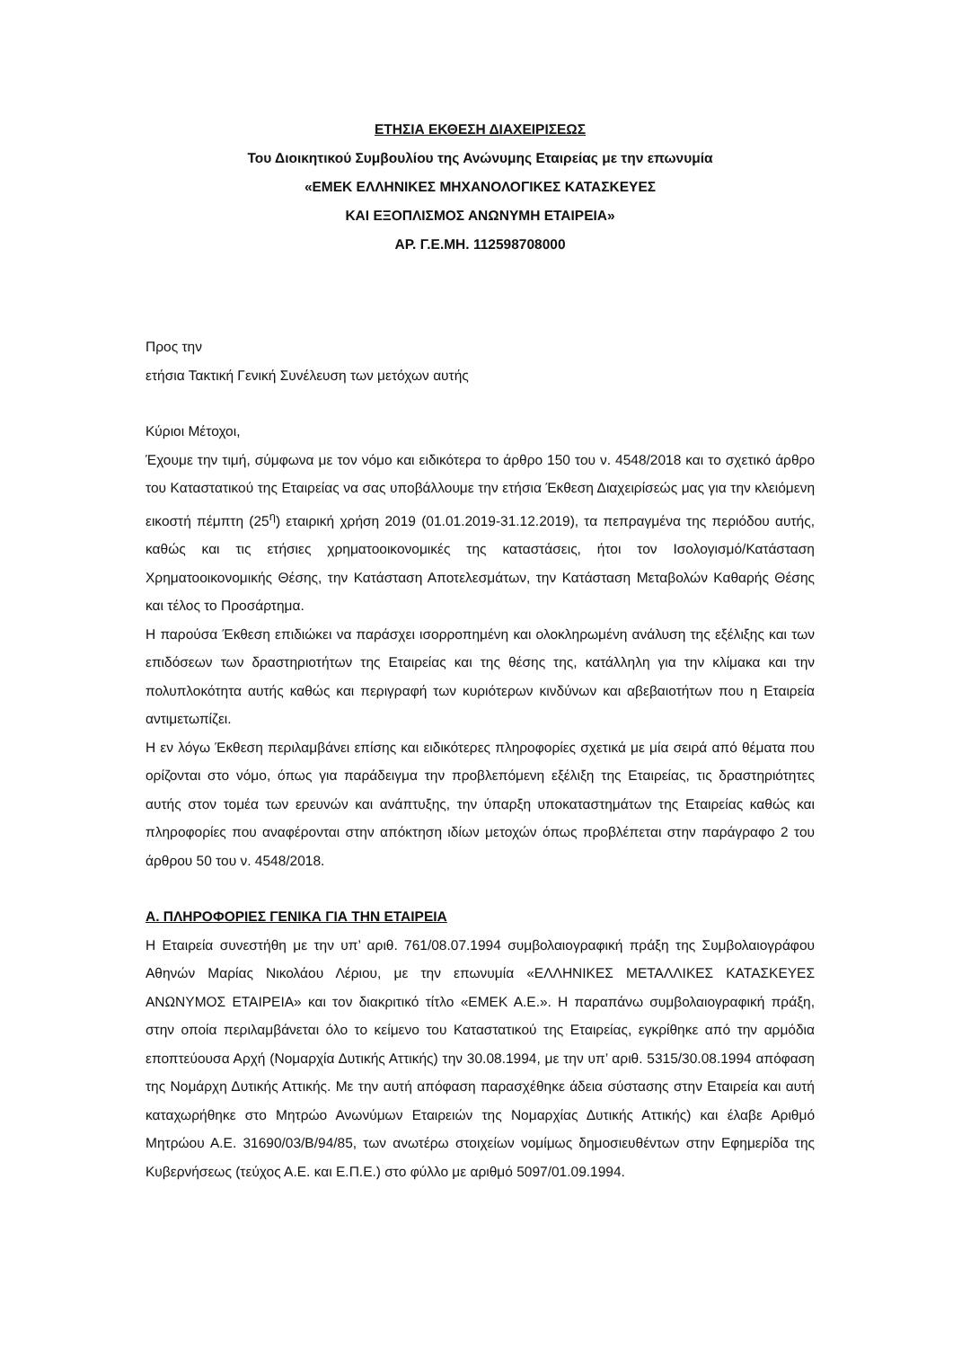ΕΤΗΣΙΑ ΕΚΘΕΣΗ ΔΙΑΧΕΙΡΙΣΕΩΣ
Του Διοικητικού Συμβουλίου της Ανώνυμης Εταιρείας με την επωνυμία
«ΕΜΕΚ ΕΛΛΗΝΙΚΕΣ ΜΗΧΑΝΟΛΟΓΙΚΕΣ ΚΑΤΑΣΚΕΥΕΣ
ΚΑΙ ΕΞΟΠΛΙΣΜΟΣ ΑΝΩΝΥΜΗ ΕΤΑΙΡΕΙΑ»
ΑΡ. Γ.Ε.ΜΗ. 112598708000
Προς την
ετήσια Τακτική Γενική Συνέλευση των μετόχων αυτής
Κύριοι Μέτοχοι,
Έχουμε την τιμή, σύμφωνα με τον νόμο και ειδικότερα το άρθρο 150 του ν. 4548/2018 και το σχετικό άρθρο του Καταστατικού της Εταιρείας να σας υποβάλλουμε την ετήσια Έκθεση Διαχειρίσεώς μας για την κλειόμενη εικοστή πέμπτη (25<sup>η</sup>) εταιρική χρήση 2019 (01.01.2019-31.12.2019), τα πεπραγμένα της περιόδου αυτής, καθώς και τις ετήσιες χρηματοοικονομικές της καταστάσεις, ήτοι τον Ισολογισμό/Κατάσταση Χρηματοοικονομικής Θέσης, την Κατάσταση Αποτελεσμάτων, την Κατάσταση Μεταβολών Καθαρής Θέσης και τέλος το Προσάρτημα.
Η παρούσα Έκθεση επιδιώκει να παράσχει ισορροπημένη και ολοκληρωμένη ανάλυση της εξέλιξης και των επιδόσεων των δραστηριοτήτων της Εταιρείας και της θέσης της, κατάλληλη για την κλίμακα και την πολυπλοκότητα αυτής καθώς και περιγραφή των κυριότερων κινδύνων και αβεβαιοτήτων που η Εταιρεία αντιμετωπίζει.
Η εν λόγω Έκθεση περιλαμβάνει επίσης και ειδικότερες πληροφορίες σχετικά με μία σειρά από θέματα που ορίζονται στο νόμο, όπως για παράδειγμα την προβλεπόμενη εξέλιξη της Εταιρείας, τις δραστηριότητες αυτής στον τομέα των ερευνών και ανάπτυξης, την ύπαρξη υποκαταστημάτων της Εταιρείας καθώς και πληροφορίες που αναφέρονται στην απόκτηση ιδίων μετοχών όπως προβλέπεται στην παράγραφο 2 του άρθρου 50 του ν. 4548/2018.
Α. ΠΛΗΡΟΦΟΡΙΕΣ ΓΕΝΙΚΑ ΓΙΑ ΤΗΝ ΕΤΑΙΡΕΙΑ
Η Εταιρεία συνεστήθη με την υπ’ αριθ. 761/08.07.1994 συμβολαιογραφική πράξη της Συμβολαιογράφου Αθηνών Μαρίας Νικολάου Λέριου, με την επωνυμία «ΕΛΛΗΝΙΚΕΣ ΜΕΤΑΛΛΙΚΕΣ ΚΑΤΑΣΚΕΥΕΣ ΑΝΩΝΥΜΟΣ ΕΤΑΙΡΕΙΑ» και τον διακριτικό τίτλο «ΕΜΕΚ Α.Ε.». Η παραπάνω συμβολαιογραφική πράξη, στην οποία περιλαμβάνεται όλο το κείμενο του Καταστατικού της Εταιρείας, εγκρίθηκε από την αρμόδια εποπτεύουσα Αρχή (Νομαρχία Δυτικής Αττικής) την 30.08.1994, με την υπ’ αριθ. 5315/30.08.1994 απόφαση της Νομάρχη Δυτικής Αττικής. Με την αυτή απόφαση παρασχέθηκε άδεια σύστασης στην Εταιρεία και αυτή καταχωρήθηκε στο Μητρώο Ανωνύμων Εταιρειών της Νομαρχίας Δυτικής Αττικής) και έλαβε Αριθμό Μητρώου Α.Ε. 31690/03/Β/94/85, των ανωτέρω στοιχείων νομίμως δημοσιευθέντων στην Εφημερίδα της Κυβερνήσεως (τεύχος Α.Ε. και Ε.Π.Ε.) στο φύλλο με αριθμό 5097/01.09.1994.